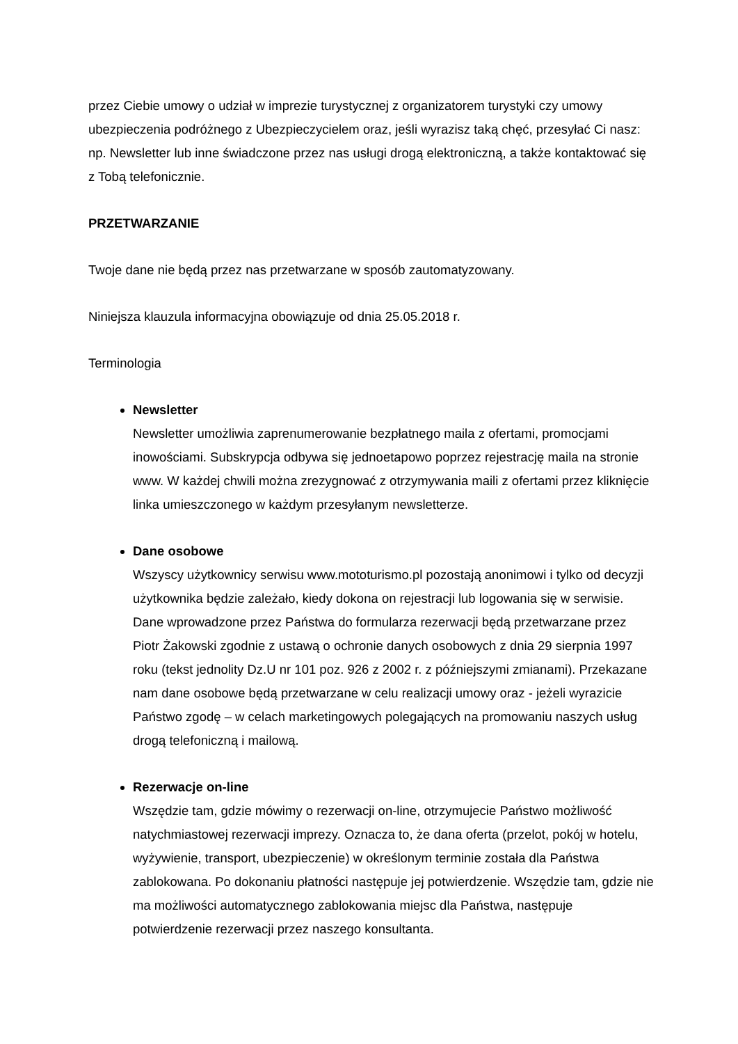przez Ciebie umowy o udział w imprezie turystycznej z organizatorem turystyki czy umowy ubezpieczenia podróżnego z Ubezpieczycielem oraz, jeśli wyrazisz taką chęć, przesyłać Ci nasz: np. Newsletter lub inne świadczone przez nas usługi drogą elektroniczną, a także kontaktować się z Tobą telefonicznie.
PRZETWARZANIE
Twoje dane nie będą przez nas przetwarzane w sposób zautomatyzowany.
Niniejsza klauzula informacyjna obowiązuje od dnia 25.05.2018 r.
Terminologia
Newsletter
Newsletter umożliwia zaprenumerowanie bezpłatnego maila z ofertami, promocjami inowościami. Subskrypcja odbywa się jednoetapowo poprzez rejestrację maila na stronie www. W każdej chwili można zrezygnować z otrzymywania maili z ofertami przez kliknięcie linka umieszczonego w każdym przesyłanym newsletterze.
Dane osobowe
Wszyscy użytkownicy serwisu www.mototurismo.pl pozostają anonimowi i tylko od decyzji użytkownika będzie zależało, kiedy dokona on rejestracji lub logowania się w serwisie. Dane wprowadzone przez Państwa do formularza rezerwacji będą przetwarzane przez Piotr Żakowski zgodnie z ustawą o ochronie danych osobowych z dnia 29 sierpnia 1997 roku (tekst jednolity Dz.U nr 101 poz. 926 z 2002 r. z późniejszymi zmianami). Przekazane nam dane osobowe będą przetwarzane w celu realizacji umowy oraz - jeżeli wyrazicie Państwo zgodę – w celach marketingowych polegających na promowaniu naszych usług drogą telefoniczną i mailową.
Rezerwacje on-line
Wszędzie tam, gdzie mówimy o rezerwacji on-line, otrzymujecie Państwo możliwość natychmiastowej rezerwacji imprezy. Oznacza to, że dana oferta (przelot, pokój w hotelu, wyżywienie, transport, ubezpieczenie) w określonym terminie została dla Państwa zablokowana. Po dokonaniu płatności następuje jej potwierdzenie. Wszędzie tam, gdzie nie ma możliwości automatycznego zablokowania miejsc dla Państwa, następuje potwierdzenie rezerwacji przez naszego konsultanta.